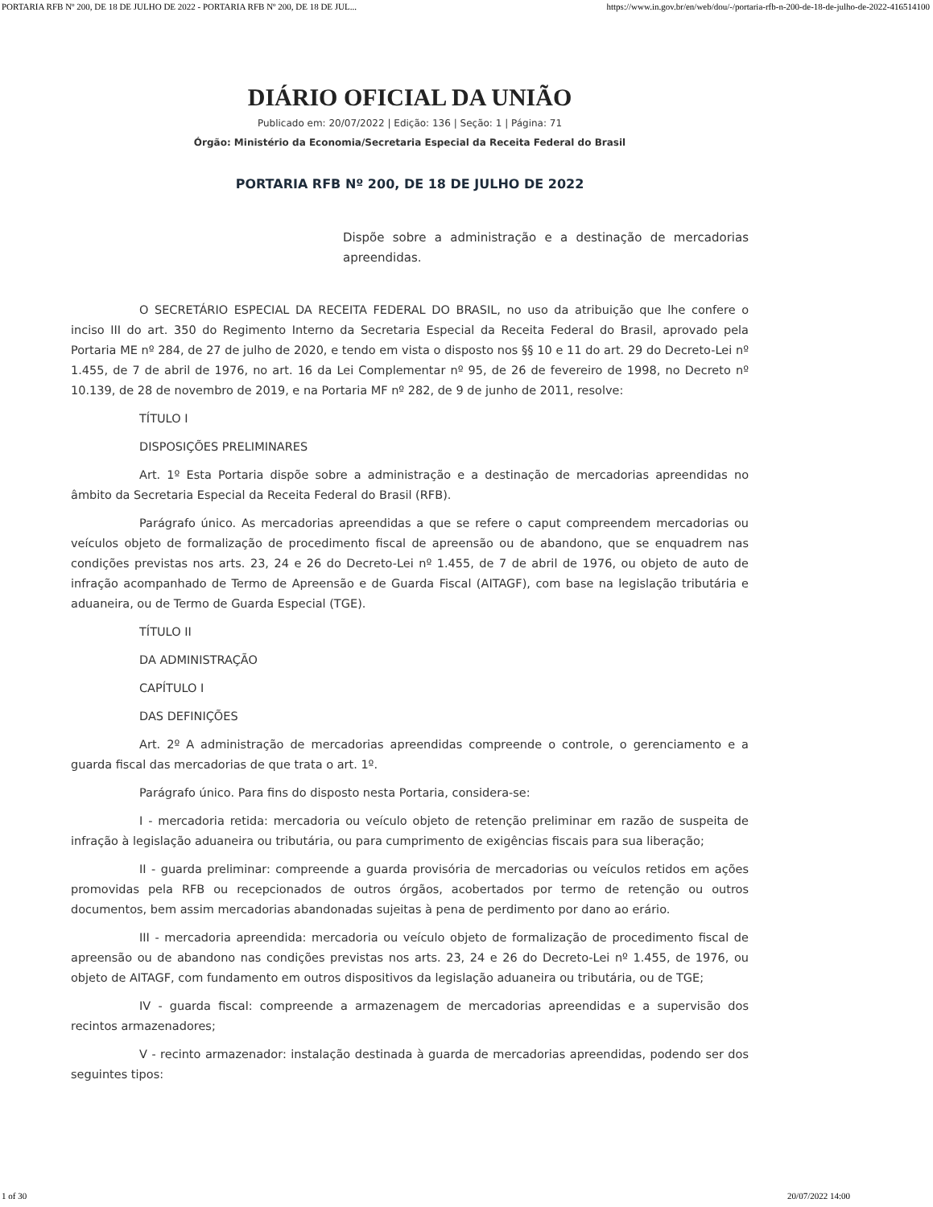PORTARIA RFB Nº 200, DE 18 DE JULHO DE 2022 - PORTARIA RFB Nº 200, DE 18 DE JUL... https://www.in.gov.br/en/web/dou/-/portaria-rfb-n-200-de-18-de-julho-de-2022-416514100
DIÁRIO OFICIAL DA UNIÃO
Publicado em: 20/07/2022 | Edição: 136 | Seção: 1 | Página: 71
Órgão: Ministério da Economia/Secretaria Especial da Receita Federal do Brasil
PORTARIA RFB Nº 200, DE 18 DE JULHO DE 2022
Dispõe sobre a administração e a destinação de mercadorias apreendidas.
O SECRETÁRIO ESPECIAL DA RECEITA FEDERAL DO BRASIL, no uso da atribuição que lhe confere o inciso III do art. 350 do Regimento Interno da Secretaria Especial da Receita Federal do Brasil, aprovado pela Portaria ME nº 284, de 27 de julho de 2020, e tendo em vista o disposto nos §§ 10 e 11 do art. 29 do Decreto-Lei nº 1.455, de 7 de abril de 1976, no art. 16 da Lei Complementar nº 95, de 26 de fevereiro de 1998, no Decreto nº 10.139, de 28 de novembro de 2019, e na Portaria MF nº 282, de 9 de junho de 2011, resolve:
TÍTULO I
DISPOSIÇÕES PRELIMINARES
Art. 1º Esta Portaria dispõe sobre a administração e a destinação de mercadorias apreendidas no âmbito da Secretaria Especial da Receita Federal do Brasil (RFB).
Parágrafo único. As mercadorias apreendidas a que se refere o caput compreendem mercadorias ou veículos objeto de formalização de procedimento fiscal de apreensão ou de abandono, que se enquadrem nas condições previstas nos arts. 23, 24 e 26 do Decreto-Lei nº 1.455, de 7 de abril de 1976, ou objeto de auto de infração acompanhado de Termo de Apreensão e de Guarda Fiscal (AITAGF), com base na legislação tributária e aduaneira, ou de Termo de Guarda Especial (TGE).
TÍTULO II
DA ADMINISTRAÇÃO
CAPÍTULO I
DAS DEFINIÇÕES
Art. 2º A administração de mercadorias apreendidas compreende o controle, o gerenciamento e a guarda fiscal das mercadorias de que trata o art. 1º.
Parágrafo único. Para fins do disposto nesta Portaria, considera-se:
I - mercadoria retida: mercadoria ou veículo objeto de retenção preliminar em razão de suspeita de infração à legislação aduaneira ou tributária, ou para cumprimento de exigências fiscais para sua liberação;
II - guarda preliminar: compreende a guarda provisória de mercadorias ou veículos retidos em ações promovidas pela RFB ou recepcionados de outros órgãos, acobertados por termo de retenção ou outros documentos, bem assim mercadorias abandonadas sujeitas à pena de perdimento por dano ao erário.
III - mercadoria apreendida: mercadoria ou veículo objeto de formalização de procedimento fiscal de apreensão ou de abandono nas condições previstas nos arts. 23, 24 e 26 do Decreto-Lei nº 1.455, de 1976, ou objeto de AITAGF, com fundamento em outros dispositivos da legislação aduaneira ou tributária, ou de TGE;
IV - guarda fiscal: compreende a armazenagem de mercadorias apreendidas e a supervisão dos recintos armazenadores;
V - recinto armazenador: instalação destinada à guarda de mercadorias apreendidas, podendo ser dos seguintes tipos:
1 of 30 20/07/2022 14:00